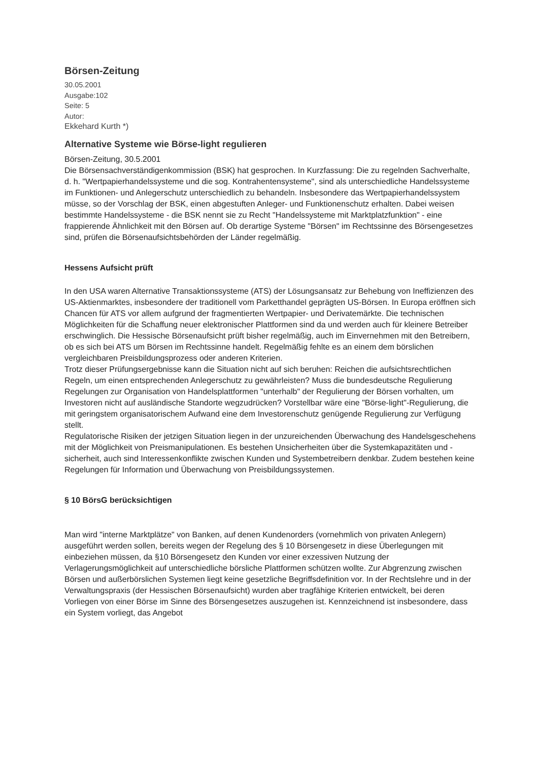Börsen-Zeitung
30.05.2001
Ausgabe:102
Seite: 5
Autor:
Ekkehard Kurth *)
Alternative Systeme wie Börse-light regulieren
Börsen-Zeitung, 30.5.2001
Die Börsensachverständigenkommission (BSK) hat gesprochen. In Kurzfassung: Die zu regelnden Sachverhalte, d. h. "Wertpapierhandelssysteme und die sog. Kontrahentensysteme", sind als unterschiedliche Handelssysteme im Funktionen- und Anlegerschutz unterschiedlich zu behandeln. Insbesondere das Wertpapierhandelssystem müsse, so der Vorschlag der BSK, einen abgestuften Anleger- und Funktionenschutz erhalten. Dabei weisen bestimmte Handelssysteme - die BSK nennt sie zu Recht "Handelssysteme mit Marktplatzfunktion" - eine frappierende Ähnlichkeit mit den Börsen auf. Ob derartige Systeme "Börsen" im Rechtssinne des Börsengesetzes sind, prüfen die Börsenaufsichtsbehörden der Länder regelmäßig.
Hessens Aufsicht prüft
In den USA waren Alternative Transaktionssysteme (ATS) der Lösungsansatz zur Behebung von Ineffizienzen des US-Aktienmarktes, insbesondere der traditionell vom Parketthandel geprägten US-Börsen. In Europa eröffnen sich Chancen für ATS vor allem aufgrund der fragmentierten Wertpapier- und Derivatemärkte. Die technischen Möglichkeiten für die Schaffung neuer elektronischer Plattformen sind da und werden auch für kleinere Betreiber erschwinglich. Die Hessische Börsenaufsicht prüft bisher regelmäßig, auch im Einvernehmen mit den Betreibern, ob es sich bei ATS um Börsen im Rechtssinne handelt. Regelmäßig fehlte es an einem dem börslichen vergleichbaren Preisbildungsprozess oder anderen Kriterien.
Trotz dieser Prüfungsergebnisse kann die Situation nicht auf sich beruhen: Reichen die aufsichtsrechtlichen Regeln, um einen entsprechenden Anlegerschutz zu gewährleisten? Muss die bundesdeutsche Regulierung Regelungen zur Organisation von Handelsplattformen "unterhalb" der Regulierung der Börsen vorhalten, um Investoren nicht auf ausländische Standorte wegzudrücken? Vorstellbar wäre eine "Börse-light"-Regulierung, die mit geringstem organisatorischem Aufwand eine dem Investorenschutz genügende Regulierung zur Verfügung stellt.
Regulatorische Risiken der jetzigen Situation liegen in der unzureichenden Überwachung des Handelsgeschehens mit der Möglichkeit von Preismanipulationen. Es bestehen Unsicherheiten über die Systemkapazitäten und -sicherheit, auch sind Interessenkonflikte zwischen Kunden und Systembetreibern denkbar. Zudem bestehen keine Regelungen für Information und Überwachung von Preisbildungssystemen.
§ 10 BörsG berücksichtigen
Man wird "interne Marktplätze" von Banken, auf denen Kundenorders (vornehmlich von privaten Anlegern) ausgeführt werden sollen, bereits wegen der Regelung des § 10 Börsengesetz in diese Überlegungen mit einbeziehen müssen, da §10 Börsengesetz den Kunden vor einer exzessiven Nutzung der Verlagerungsmöglichkeit auf unterschiedliche börsliche Plattformen schützen wollte. Zur Abgrenzung zwischen Börsen und außerbörslichen Systemen liegt keine gesetzliche Begriffsdefinition vor. In der Rechtslehre und in der Verwaltungspraxis (der Hessischen Börsenaufsicht) wurden aber tragfähige Kriterien entwickelt, bei deren Vorliegen von einer Börse im Sinne des Börsengesetzes auszugehen ist. Kennzeichnend ist insbesondere, dass ein System vorliegt, das Angebot